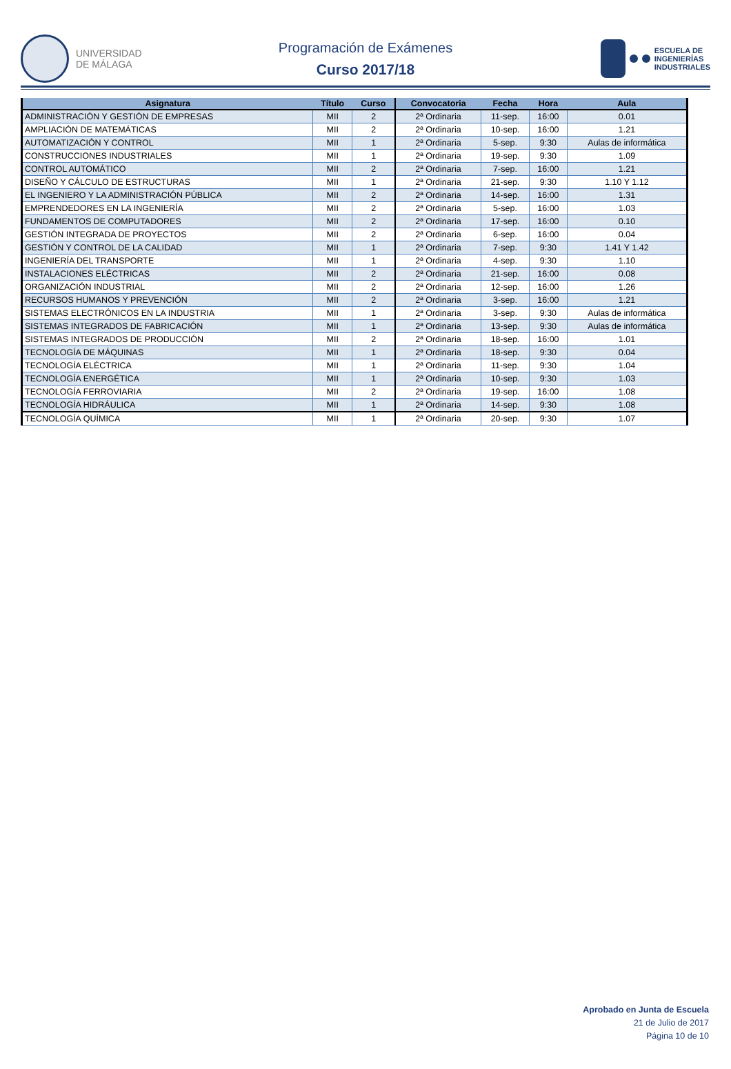UNIVERSIDAD
DE MÁLAGA
Programación de Exámenes
Curso 2017/18
ESCUELA DE
INGENIERÍAS
INDUSTRIALES
| Asignatura | Título | Curso | Convocatoria | Fecha | Hora | Aula |
| --- | --- | --- | --- | --- | --- | --- |
| ADMINISTRACIÓN Y GESTIÓN DE EMPRESAS | MII | 2 | 2ª Ordinaria | 11-sep. | 16:00 | 0.01 |
| AMPLIACIÓN DE MATEMÁTICAS | MII | 2 | 2ª Ordinaria | 10-sep. | 16:00 | 1.21 |
| AUTOMATIZACIÓN Y CONTROL | MII | 1 | 2ª Ordinaria | 5-sep. | 9:30 | Aulas de informática |
| CONSTRUCCIONES INDUSTRIALES | MII | 1 | 2ª Ordinaria | 19-sep. | 9:30 | 1.09 |
| CONTROL AUTOMÁTICO | MII | 2 | 2ª Ordinaria | 7-sep. | 16:00 | 1.21 |
| DISEÑO Y CÁLCULO DE ESTRUCTURAS | MII | 1 | 2ª Ordinaria | 21-sep. | 9:30 | 1.10 Y 1.12 |
| EL INGENIERO Y LA ADMINISTRACIÓN PÚBLICA | MII | 2 | 2ª Ordinaria | 14-sep. | 16:00 | 1.31 |
| EMPRENDEDORES EN LA INGENIERÍA | MII | 2 | 2ª Ordinaria | 5-sep. | 16:00 | 1.03 |
| FUNDAMENTOS DE COMPUTADORES | MII | 2 | 2ª Ordinaria | 17-sep. | 16:00 | 0.10 |
| GESTIÓN INTEGRADA DE PROYECTOS | MII | 2 | 2ª Ordinaria | 6-sep. | 16:00 | 0.04 |
| GESTIÓN Y CONTROL DE LA CALIDAD | MII | 1 | 2ª Ordinaria | 7-sep. | 9:30 | 1.41 Y 1.42 |
| INGENIERÍA DEL TRANSPORTE | MII | 1 | 2ª Ordinaria | 4-sep. | 9:30 | 1.10 |
| INSTALACIONES ELÉCTRICAS | MII | 2 | 2ª Ordinaria | 21-sep. | 16:00 | 0.08 |
| ORGANIZACIÓN INDUSTRIAL | MII | 2 | 2ª Ordinaria | 12-sep. | 16:00 | 1.26 |
| RECURSOS HUMANOS Y PREVENCIÓN | MII | 2 | 2ª Ordinaria | 3-sep. | 16:00 | 1.21 |
| SISTEMAS ELECTRÓNICOS EN LA INDUSTRIA | MII | 1 | 2ª Ordinaria | 3-sep. | 9:30 | Aulas de informática |
| SISTEMAS INTEGRADOS DE FABRICACIÓN | MII | 1 | 2ª Ordinaria | 13-sep. | 9:30 | Aulas de informática |
| SISTEMAS INTEGRADOS DE PRODUCCIÓN | MII | 2 | 2ª Ordinaria | 18-sep. | 16:00 | 1.01 |
| TECNOLOGÍA DE MÁQUINAS | MII | 1 | 2ª Ordinaria | 18-sep. | 9:30 | 0.04 |
| TECNOLOGÍA ELÉCTRICA | MII | 1 | 2ª Ordinaria | 11-sep. | 9:30 | 1.04 |
| TECNOLOGÍA ENERGÉTICA | MII | 1 | 2ª Ordinaria | 10-sep. | 9:30 | 1.03 |
| TECNOLOGÍA FERROVIARIA | MII | 2 | 2ª Ordinaria | 19-sep. | 16:00 | 1.08 |
| TECNOLOGÍA HIDRÁULICA | MII | 1 | 2ª Ordinaria | 14-sep. | 9:30 | 1.08 |
| TECNOLOGÍA QUÍMICA | MII | 1 | 2ª Ordinaria | 20-sep. | 9:30 | 1.07 |
Aprobado en Junta de Escuela
21 de Julio de 2017
Página 10 de 10